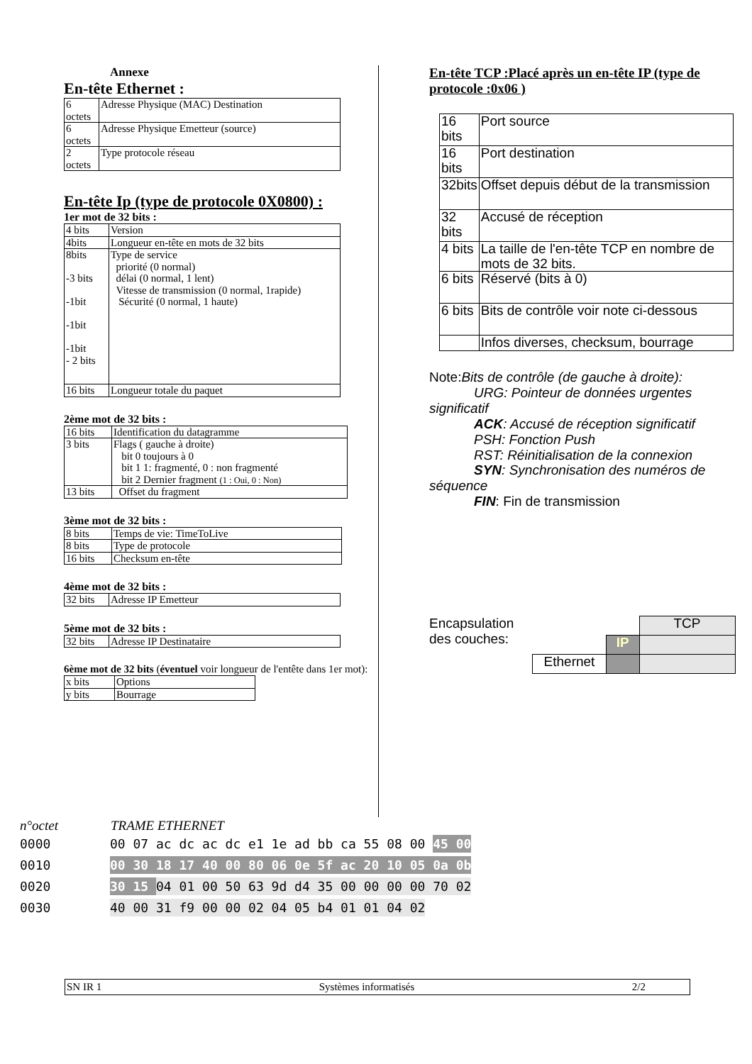Annexe
En-tête Ethernet :
| 6 octets | Adresse Physique (MAC) Destination |
| 6 octets | Adresse Physique Emetteur (source) |
| 2 octets | Type protocole réseau |
En-tête Ip (type de protocole 0X0800) :
1er mot de 32 bits :
| 4 bits | Version |
| 4bits | Longueur en-tête en mots de 32 bits |
| 8bits -3 bits -1bit -1bit -1bit - 2 bits | Type de service priorité (0 normal) délai (0 normal, 1 lent) Vitesse de transmission (0 normal, 1rapide) Sécurité (0 normal, 1 haute) |
| 16 bits | Longueur totale du paquet |
2ème mot de 32 bits :
| 16 bits | Identification du datagramme |
| 3 bits | Flags ( gauche à droite) bit 0 toujours à 0 bit 1 1: fragmenté, 0 : non fragmenté bit 2 Dernier fragment (1 : Oui, 0 : Non) |
| 13 bits | Offset du fragment |
3ème mot de 32 bits :
| 8 bits | Temps de vie: TimeToLive |
| 8 bits | Type de protocole |
| 16 bits | Checksum en-tête |
4ème mot de 32 bits :
| 32 bits | Adresse IP Emetteur |
5ème mot de 32 bits :
| 32 bits | Adresse IP Destinataire |
6ème mot de 32 bits (éventuel voir longueur de l'entête dans 1er mot):
| x bits | Options |
| y bits | Bourrage |
En-tête TCP :Placé après un en-tête IP (type de protocole :0x06 )
| 16 bits | Port source |
| 16 bits | Port destination |
| 32bits | Offset depuis début de la transmission |
| 32 bits | Accusé de réception |
| 4 bits | La taille de l'en-tête TCP en nombre de mots de 32 bits. |
| 6 bits | Réservé (bits à 0) |
| 6 bits | Bits de contrôle voir note ci-dessous |
| | Infos diverses, checksum, bourrage |
Note:Bits de contrôle (de gauche à droite):
URG: Pointeur de données urgentes significatif
ACK: Accusé de réception significatif
PSH: Fonction Push
RST: Réinitialisation de la connexion
SYN: Synchronisation des numéros de séquence
FIN: Fin de transmission
Encapsulation des couches:
| | | TCP |
| | IP | |
| Ethernet | | |
n°octet TRAME ETHERNET
0000 00 07 ac dc ac dc e1 1e ad bb ca 55 08 00 45 00
0010 00 30 18 17 40 00 80 06 0e 5f ac 20 10 05 0a 0b
0020 30 15 04 01 00 50 63 9d d4 35 00 00 00 00 70 02
0030 40 00 31 f9 00 00 02 04 05 b4 01 01 04 02
SN IR 1 Systèmes informatisés 2/2